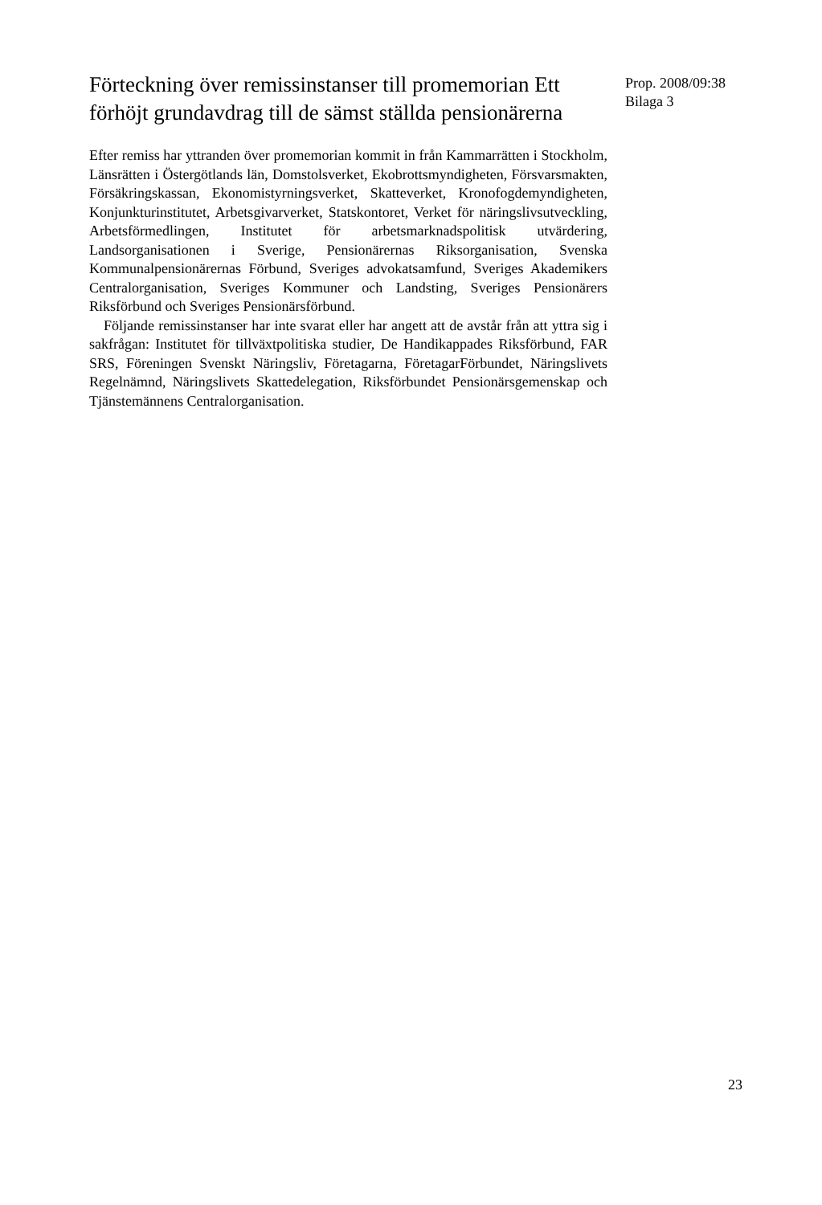Förteckning över remissinstanser till promemorian Ett förhöjt grundavdrag till de sämst ställda pensionärerna
Efter remiss har yttranden över promemorian kommit in från Kammar­rätten i Stockholm, Länsrätten i Östergötlands län, Domstolsverket, Ekobrottsmyndigheten, Försvarsmakten, Försäkringskassan, Ekonomi­styrningsverket, Skatteverket, Kronofogdemyndigheten, Konjunktur­institutet, Arbetsgivarverket, Statskontoret, Verket för näringslivs­utveckling, Arbetsförmedlingen, Institutet för arbetsmarknadspolitisk utvärdering, Landsorganisationen i Sverige, Pensionärernas Riks­organisation, Svenska Kommunalpensionärernas Förbund, Sveriges advokatsamfund, Sveriges Akademikers Centralorganisation, Sveriges Kommuner och Landsting, Sveriges Pensionärers Riksförbund och Sveriges Pensionärsförbund.
Följande remissinstanser har inte svarat eller har angett att de avstår från att yttra sig i sakfrågan: Institutet för tillväxtpolitiska studier, De Handikappades Riksförbund, FAR SRS, Föreningen Svenskt Näringsliv, Företagarna, FöretagarFörbundet, Näringslivets Regelnämnd, Näringslivets Skattedelegation, Riksförbundet Pensionärsgemenskap och Tjänstemännens Centralorganisation.
Prop. 2008/09:38
Bilaga 3
23